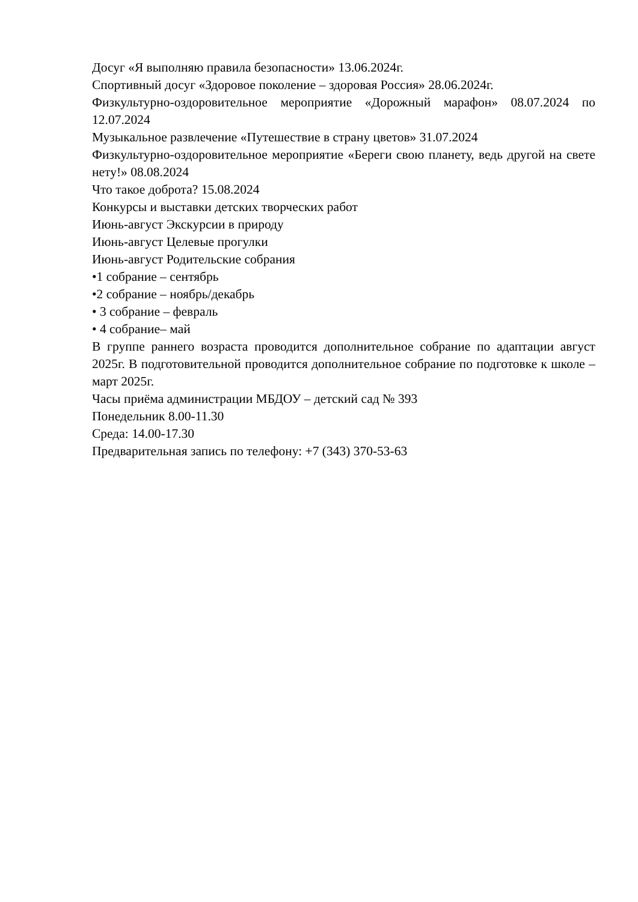Досуг «Я выполняю правила безопасности» 13.06.2024г.
Спортивный досуг «Здоровое поколение – здоровая Россия» 28.06.2024г.
Физкультурно-оздоровительное мероприятие «Дорожный марафон» 08.07.2024 по 12.07.2024
Музыкальное развлечение «Путешествие в страну цветов» 31.07.2024
Физкультурно-оздоровительное мероприятие «Береги свою планету, ведь другой на свете нету!» 08.08.2024
Что такое доброта? 15.08.2024
Конкурсы и выставки детских творческих работ
Июнь-август Экскурсии в природу
Июнь-август Целевые прогулки
Июнь-август Родительские собрания
•1 собрание – сентябрь
•2 собрание – ноябрь/декабрь
• 3 собрание – февраль
• 4 собрание– май
В группе раннего возраста проводится дополнительное собрание по адаптации август 2025г. В подготовительной проводится дополнительное собрание по подготовке к школе – март 2025г.
Часы приёма администрации МБДОУ – детский сад № 393
Понедельник 8.00-11.30
Среда: 14.00-17.30
Предварительная запись по телефону: +7 (343) 370-53-63